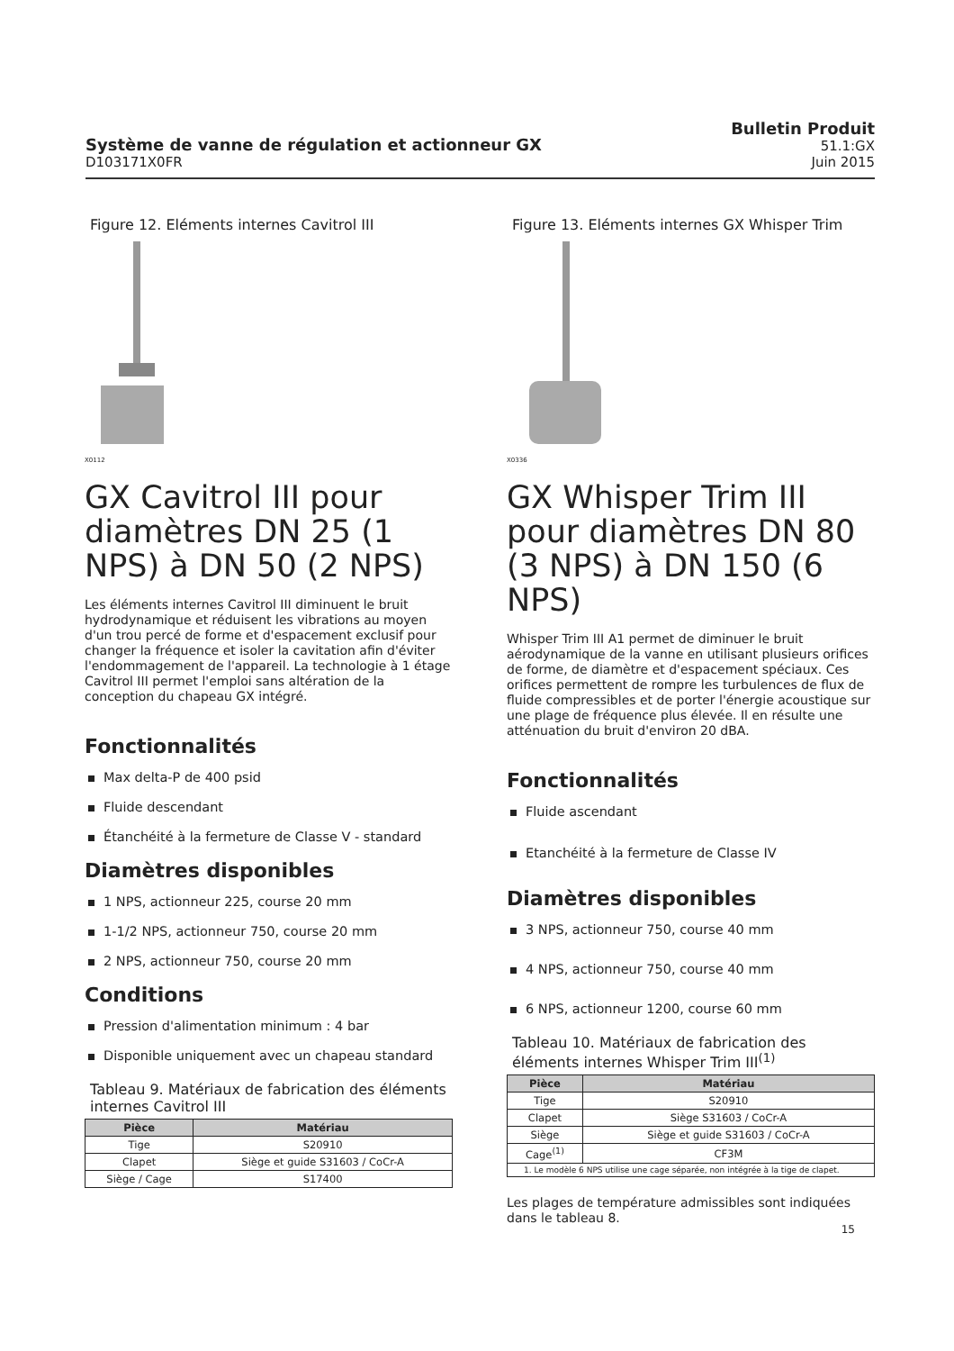Système de vanne de régulation et actionneur GX
D103171X0FR
Bulletin Produit
51.1:GX
Juin 2015
Figure 12. Eléments internes Cavitrol III
X0112
GX Cavitrol III pour diamètres DN 25 (1 NPS) à DN 50 (2 NPS)
Les éléments internes Cavitrol III diminuent le bruit hydrodynamique et réduisent les vibrations au moyen d'un trou percé de forme et d'espacement exclusif pour changer la fréquence et isoler la cavitation afin d'éviter l'endommagement de l'appareil. La technologie à 1 étage Cavitrol III permet l'emploi sans altération de la conception du chapeau GX intégré.
Fonctionnalités
Max delta-P de 400 psid
Fluide descendant
Étanchéité à la fermeture de Classe V - standard
Diamètres disponibles
1 NPS, actionneur 225, course 20 mm
1-1/2 NPS, actionneur 750, course 20 mm
2 NPS, actionneur 750, course 20 mm
Conditions
Pression d'alimentation minimum : 4 bar
Disponible uniquement avec un chapeau standard
Tableau 9. Matériaux de fabrication des éléments internes Cavitrol III
| Pièce | Matériau |
| --- | --- |
| Tige | S20910 |
| Clapet | Siège et guide S31603 / CoCr-A |
| Siège / Cage | S17400 |
Figure 13. Eléments internes GX Whisper Trim
X0336
GX Whisper Trim III pour diamètres DN 80 (3 NPS) à DN 150 (6 NPS)
Whisper Trim III A1 permet de diminuer le bruit aérodynamique de la vanne en utilisant plusieurs orifices de forme, de diamètre et d'espacement spéciaux. Ces orifices permettent de rompre les turbulences de flux de fluide compressibles et de porter l'énergie acoustique sur une plage de fréquence plus élevée. Il en résulte une atténuation du bruit d'environ 20 dBA.
Fonctionnalités
Fluide ascendant
Etanchéité à la fermeture de Classe IV
Diamètres disponibles
3 NPS, actionneur 750, course 40 mm
4 NPS, actionneur 750, course 40 mm
6 NPS, actionneur 1200, course 60 mm
Tableau 10. Matériaux de fabrication des éléments internes Whisper Trim III<sup>(1)</sup>
| Pièce | Matériau |
| --- | --- |
| Tige | S20910 |
| Clapet | Siège S31603 / CoCr-A |
| Siège | Siège et guide S31603 / CoCr-A |
| Cage<sup>(1)</sup> | CF3M |
| 1. Le modèle 6 NPS utilise une cage séparée, non intégrée à la tige de clapet. | |
Les plages de température admissibles sont indiquées dans le tableau 8.
15